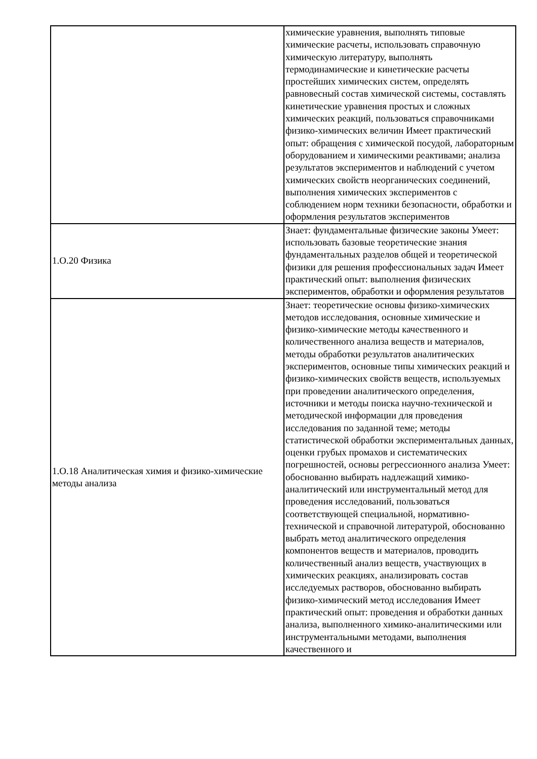| | химические уравнения, выполнять типовые химические расчеты, использовать справочную химическую литературу, выполнять термодинамические и кинетические расчеты простейших химических систем, определять равновесный состав химической системы, составлять кинетические уравнения простых и сложных химических реакций, пользоваться справочниками физико-химических величин Имеет практический опыт: обращения с химической посудой, лабораторным оборудованием и химическими реактивами; анализа результатов экспериментов и наблюдений с учетом химических свойств неорганических соединений, выполнения химических экспериментов с соблюдением норм техники безопасности, обработки и оформления результатов экспериментов |
| 1.О.20 Физика | Знает: фундаментальные физические законы Умеет: использовать базовые теоретические знания фундаментальных разделов общей и теоретической физики для решения профессиональных задач Имеет практический опыт: выполнения физических экспериментов, обработки и оформления результатов |
| 1.О.18 Аналитическая химия и физико-химические методы анализа | Знает: теоретические основы физико-химических методов исследования, основные химические и физико-химические методы качественного и количественного анализа веществ и материалов, методы обработки результатов аналитических экспериментов, основные типы химических реакций и физико-химических свойств веществ, используемых при проведении аналитического определения, источники и методы поиска научно-технической и методической информации для проведения исследования по заданной теме; методы статистической обработки экспериментальных данных, оценки грубых промахов и систематических погрешностей, основы регрессионного анализа Умеет: обоснованно выбирать надлежащий химико-аналитический или инструментальный метод для проведения исследований, пользоваться соответствующей специальной, нормативно-технической и справочной литературой, обоснованно выбрать метод аналитического определения компонентов веществ и материалов, проводить количественный анализ веществ, участвующих в химических реакциях, анализировать состав исследуемых растворов, обоснованно выбирать физико-химический метод исследования Имеет практический опыт: проведения и обработки данных анализа, выполненного химико-аналитическими или инструментальными методами, выполнения качественного и |